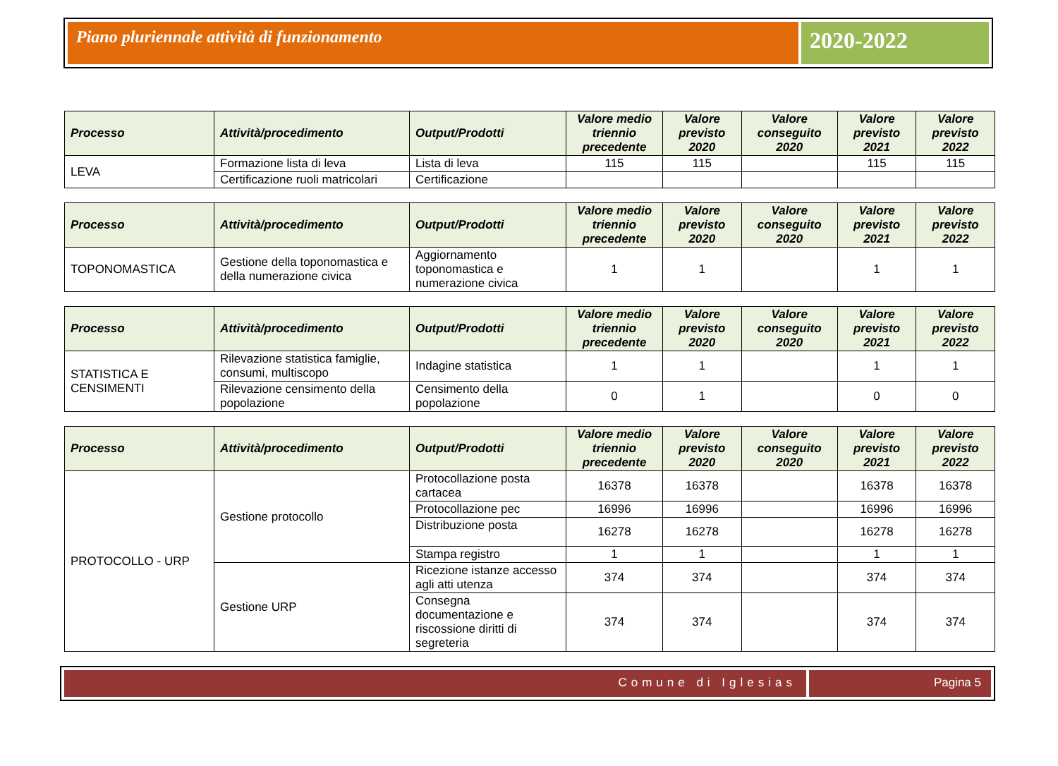Piano pluriennale attività di funzionamento
2020-2022
| Processo | Attività/procedimento | Output/Prodotti | Valore medio triennio precedente | Valore previsto 2020 | Valore conseguito 2020 | Valore previsto 2021 | Valore previsto 2022 |
| --- | --- | --- | --- | --- | --- | --- | --- |
| LEVA | Formazione lista di leva | Lista di leva | 115 | 115 | | 115 | 115 |
| | Certificazione ruoli matricolari | Certificazione | | | | | |
| Processo | Attività/procedimento | Output/Prodotti | Valore medio triennio precedente | Valore previsto 2020 | Valore conseguito 2020 | Valore previsto 2021 | Valore previsto 2022 |
| --- | --- | --- | --- | --- | --- | --- | --- |
| TOPONOMASTICA | Gestione della toponomastica e della numerazione civica | Aggiornamento toponomastica e numerazione civica | 1 | 1 | | 1 | 1 |
| Processo | Attività/procedimento | Output/Prodotti | Valore medio triennio precedente | Valore previsto 2020 | Valore conseguito 2020 | Valore previsto 2021 | Valore previsto 2022 |
| --- | --- | --- | --- | --- | --- | --- | --- |
| STATISTICA E CENSIMENTI | Rilevazione statistica famiglie, consumi, multiscopo | Indagine statistica | 1 | 1 | | 1 | 1 |
| | Rilevazione censimento della popolazione | Censimento della popolazione | 0 | 1 | | 0 | 0 |
| Processo | Attività/procedimento | Output/Prodotti | Valore medio triennio precedente | Valore previsto 2020 | Valore conseguito 2020 | Valore previsto 2021 | Valore previsto 2022 |
| --- | --- | --- | --- | --- | --- | --- | --- |
| PROTOCOLLO - URP | Gestione protocollo | Protocollazione posta cartacea | 16378 | 16378 | | 16378 | 16378 |
| | | Protocollazione pec | 16996 | 16996 | | 16996 | 16996 |
| | | Distribuzione posta | 16278 | 16278 | | 16278 | 16278 |
| | | Stampa registro | 1 | 1 | | 1 | 1 |
| | Gestione URP | Ricezione istanze accesso agli atti utenza | 374 | 374 | | 374 | 374 |
| | | Consegna documentazione e riscossione diritti di segreteria | 374 | 374 | | 374 | 374 |
Comune di Iglesias Pagina 5